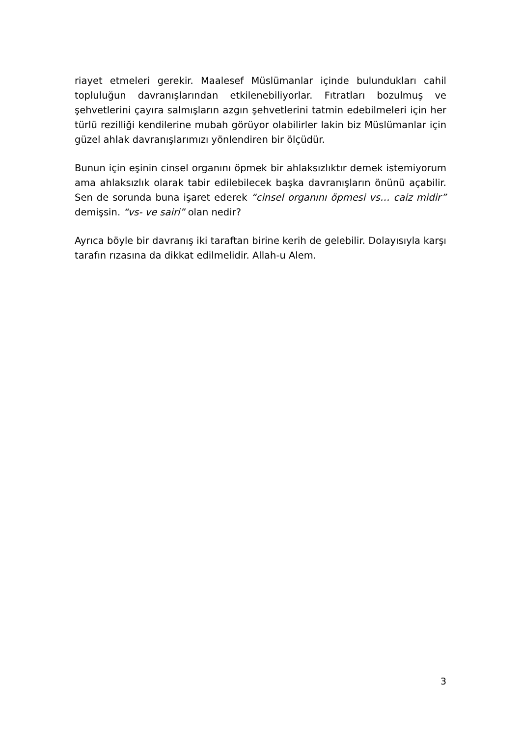riayet etmeleri gerekir. Maalesef Müslümanlar içinde bulundukları cahil topluluğun davranışlarından etkilenebiliyorlar. Fıtratları bozulmuş ve şehvetlerini çayıra salmışların azgın şehvetlerini tatmin edebilmeleri için her türlü rezilliği kendilerine mubah görüyor olabilirler lakin biz Müslümanlar için güzel ahlak davranışlarımızı yönlendiren bir ölçüdür.
Bunun için eşinin cinsel organını öpmek bir ahlaksızlıktır demek istemiyorum ama ahlaksızlık olarak tabir edilebilecek başka davranışların önünü açabilir. Sen de sorunda buna işaret ederek “cinsel organını öpmesi vs… caiz midir” demişsin. “vs- ve sairi” olan nedir?
Ayrıca böyle bir davranış iki taraftan birine kerih de gelebilir. Dolayısıyla karşı tarafın rızasına da dikkat edilmelidir. Allah-u Alem.
3